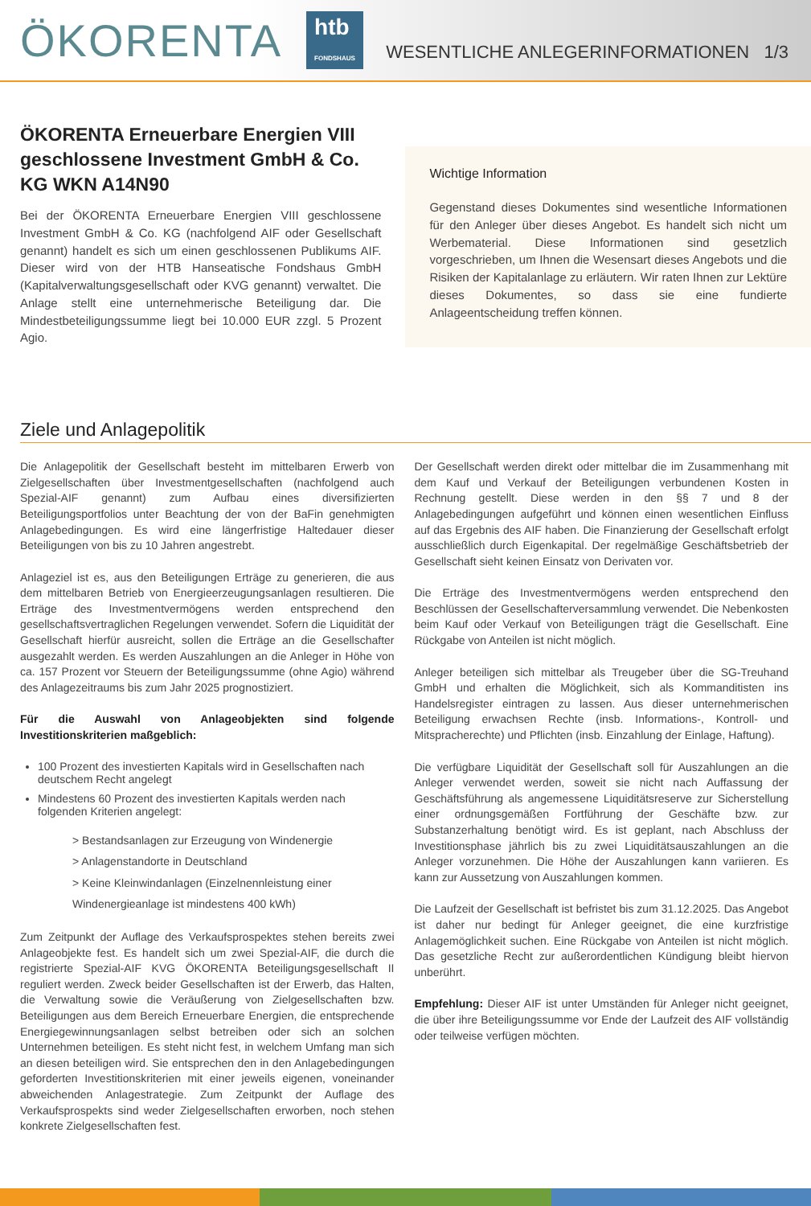ÖKORENTA htb
FONDSHAUS WESENTLICHE ANLEGERINFORMATIONEN 1/3
ÖKORENTA Erneuerbare Energien VIII geschlossene Investment GmbH & Co. KG WKN A14N90
Bei der ÖKORENTA Erneuerbare Energien VIII geschlossene Investment GmbH & Co. KG (nachfolgend AIF oder Gesellschaft genannt) handelt es sich um einen geschlossenen Publikums AIF. Dieser wird von der HTB Hanseatische Fondshaus GmbH (Kapitalverwaltungsgesellschaft oder KVG genannt) verwaltet. Die Anlage stellt eine unternehmerische Beteiligung dar. Die Mindestbeteiligungssumme liegt bei 10.000 EUR zzgl. 5 Prozent Agio.
Wichtige Information
Gegenstand dieses Dokumentes sind wesentliche Informationen für den Anleger über dieses Angebot. Es handelt sich nicht um Werbematerial. Diese Informationen sind gesetzlich vorgeschrieben, um Ihnen die Wesensart dieses Angebots und die Risiken der Kapitalanlage zu erläutern. Wir raten Ihnen zur Lektüre dieses Dokumentes, so dass sie eine fundierte Anlageentscheidung treffen können.
Ziele und Anlagepolitik
Die Anlagepolitik der Gesellschaft besteht im mittelbaren Erwerb von Zielgesellschaften über Investmentgesellschaften (nachfolgend auch Spezial-AIF genannt) zum Aufbau eines diversifizierten Beteiligungsportfolios unter Beachtung der von der BaFin genehmigten Anlagebedingungen. Es wird eine längerfristige Haltedauer dieser Beteiligungen von bis zu 10 Jahren angestrebt.
Anlageziel ist es, aus den Beteiligungen Erträge zu generieren, die aus dem mittelbaren Betrieb von Energieerzeugungsanlagen resultieren. Die Erträge des Investmentvermögens werden entsprechend den gesellschaftsvertraglichen Regelungen verwendet. Sofern die Liquidität der Gesellschaft hierfür ausreicht, sollen die Erträge an die Gesellschafter ausgezahlt werden. Es werden Auszahlungen an die Anleger in Höhe von ca. 157 Prozent vor Steuern der Beteiligungssumme (ohne Agio) während des Anlagezeitraums bis zum Jahr 2025 prognostiziert.
Für die Auswahl von Anlageobjekten sind folgende Investitionskriterien maßgeblich:
100 Prozent des investierten Kapitals wird in Gesellschaften nach deutschem Recht angelegt
Mindestens 60 Prozent des investierten Kapitals werden nach folgenden Kriterien angelegt:
> Bestandsanlagen zur Erzeugung von Windenergie
> Anlagenstandorte in Deutschland
> Keine Kleinwindanlagen (Einzelnennleistung einer Windenergieanlage ist mindestens 400 kWh)
Zum Zeitpunkt der Auflage des Verkaufsprospektes stehen bereits zwei Anlageobjekte fest. Es handelt sich um zwei Spezial-AIF, die durch die registrierte Spezial-AIF KVG ÖKORENTA Beteiligungsgesellschaft II reguliert werden. Zweck beider Gesellschaften ist der Erwerb, das Halten, die Verwaltung sowie die Veräußerung von Zielgesellschaften bzw. Beteiligungen aus dem Bereich Erneuerbare Energien, die entsprechende Energiegewinnungsanlagen selbst betreiben oder sich an solchen Unternehmen beteiligen. Es steht nicht fest, in welchem Umfang man sich an diesen beteiligen wird. Sie entsprechen den in den Anlagebedingungen geforderten Investitionskriterien mit einer jeweils eigenen, voneinander abweichenden Anlagestrategie. Zum Zeitpunkt der Auflage des Verkaufsprospekts sind weder Zielgesellschaften erworben, noch stehen konkrete Zielgesellschaften fest.
Der Gesellschaft werden direkt oder mittelbar die im Zusammenhang mit dem Kauf und Verkauf der Beteiligungen verbundenen Kosten in Rechnung gestellt. Diese werden in den §§ 7 und 8 der Anlagebedingungen aufgeführt und können einen wesentlichen Einfluss auf das Ergebnis des AIF haben. Die Finanzierung der Gesellschaft erfolgt ausschließlich durch Eigenkapital. Der regelmäßige Geschäftsbetrieb der Gesellschaft sieht keinen Einsatz von Derivaten vor.
Die Erträge des Investmentvermögens werden entsprechend den Beschlüssen der Gesellschafterversammlung verwendet. Die Nebenkosten beim Kauf oder Verkauf von Beteiligungen trägt die Gesellschaft. Eine Rückgabe von Anteilen ist nicht möglich.
Anleger beteiligen sich mittelbar als Treugeber über die SG-Treuhand GmbH und erhalten die Möglichkeit, sich als Kommanditisten ins Handelsregister eintragen zu lassen. Aus dieser unternehmerischen Beteiligung erwachsen Rechte (insb. Informations-, Kontroll- und Mitspracherechte) und Pflichten (insb. Einzahlung der Einlage, Haftung).
Die verfügbare Liquidität der Gesellschaft soll für Auszahlungen an die Anleger verwendet werden, soweit sie nicht nach Auffassung der Geschäftsführung als angemessene Liquiditätsreserve zur Sicherstellung einer ordnungsgemäßen Fortführung der Geschäfte bzw. zur Substanzerhaltung benötigt wird. Es ist geplant, nach Abschluss der Investitionsphase jährlich bis zu zwei Liquiditätsauszahlungen an die Anleger vorzunehmen. Die Höhe der Auszahlungen kann variieren. Es kann zur Aussetzung von Auszahlungen kommen.
Die Laufzeit der Gesellschaft ist befristet bis zum 31.12.2025. Das Angebot ist daher nur bedingt für Anleger geeignet, die eine kurzfristige Anlagemöglichkeit suchen. Eine Rückgabe von Anteilen ist nicht möglich. Das gesetzliche Recht zur außerordentlichen Kündigung bleibt hiervon unberührt.
Empfehlung: Dieser AIF ist unter Umständen für Anleger nicht geeignet, die über ihre Beteiligungssumme vor Ende der Laufzeit des AIF vollständig oder teilweise verfügen möchten.